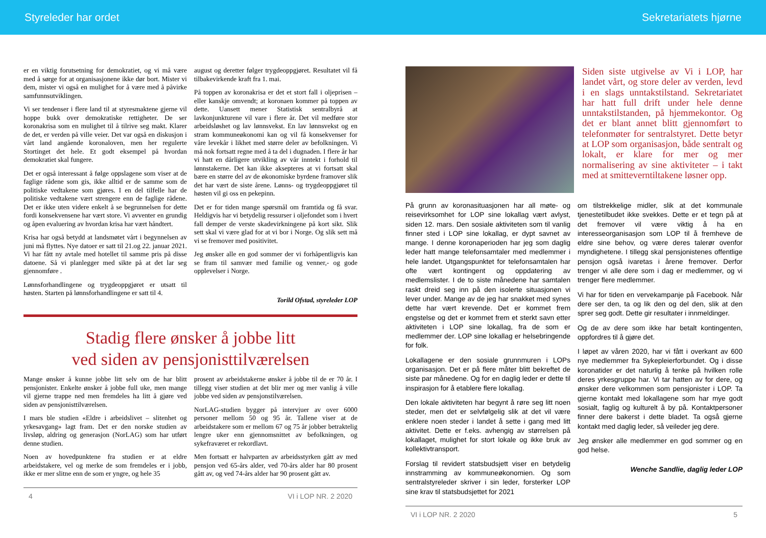Styreleder har ordet Sekretariatets hjørne
er en viktig forutsetning for demokratiet, og vi må være med å sørge for at organisasjonene ikke dør bort. Mister vi dem, mister vi også en mulighet for å være med å påvirke samfunnsutviklingen.
Vi ser tendenser i flere land til at styresmaktene gjerne vil hoppe bukk over demokratiske rettigheter. De ser koronakrisa som en mulighet til å tilrive seg makt. Klarer de det, er verden på ville veier. Det var også en diskusjon i vårt land angående koronaloven, men her regulerte Stortinget det hele. Et godt eksempel på hvordan demokratiet skal fungere.
Det er også interessant å følge oppslagene som viser at de faglige rådene som gis, ikke alltid er de samme som de politiske vedtakene som gjøres. I en del tilfelle har de politiske vedtakene vært strengere enn de faglige rådene. Det er ikke uten videre enkelt å se begrunnelsen for dette fordi konsekvensene har vært store. Vi avventer en grundig og åpen evaluering av hvordan krisa har vært håndtert.
Krisa har også betydd at landsmøtet vårt i begynnelsen av juni må flyttes. Nye datoer er satt til 21.og 22. januar 2021. Vi har fått ny avtale med hotellet til samme pris på disse datoene. Så vi planlegger med sikte på at det lar seg gjennomføre .
Lønnsforhandlingene og trygdeoppgjøret er utsatt til høsten. Starten på lønnsforhandlingene er satt til 4.
august og deretter følger trygdeoppgjøret. Resultatet vil få tilbakevirkende kraft fra 1. mai.
På toppen av koronakrisa er det et stort fall i oljeprisen – eller kanskje omvendt; at koronaen kommer på toppen av dette. Uansett mener Statistisk sentralbyrå at lavkonjunkturene vil vare i flere år. Det vil medføre stor arbeidsløshet og lav lønnsvekst. En lav lønnsvekst og en stram kommuneøkonomi kan og vil få konsekvenser for våre levekår i likhet med større deler av befolkningen. Vi må nok fortsatt regne med å ta del i dugnaden. I flere år har vi hatt en dårligere utvikling av vår inntekt i forhold til lønnstakerne. Det kan ikke aksepteres at vi fortsatt skal bære en større del av de økonomiske byrdene framover slik det har vært de siste årene. Lønns- og trygdeoppgjøret til høsten vil gi oss en pekepinn.
Det er for tiden mange spørsmål om framtida og få svar. Heldigvis har vi betydelig ressurser i oljefondet som i hvert fall demper de verste skadevirkningene på kort sikt. Slik sett skal vi være glad for at vi bor i Norge. Og slik sett må vi se fremover med positivitet.
Jeg ønsker alle en god sommer der vi forhåpentligvis kan se fram til samvær med familie og venner,- og gode opplevelser i Norge.
Torild Ofstad, styreleder LOP
Stadig flere ønsker å jobbe litt
ved siden av pensjonisttilværelsen
Mange ønsker å kunne jobbe litt selv om de har blitt pensjonister. Enkelte ønsker å jobbe full uke, men mange vil gjerne trappe ned men fremdeles ha litt å gjøre ved siden av pensjonisttilværelsen.
I mars ble studien «Eldre i arbeidslivet – slitenhet og yrkesavgang» lagt fram. Det er den norske studien av livsløp, aldring og generasjon (NorLAG) som har utført denne studien.
Noen av hovedpunktene fra studien er at eldre arbeidstakere, vel og merke de som fremdeles er i jobb, ikke er mer slitne enn de som er yngre, og hele 35
prosent av arbeidstakerne ønsker å jobbe til de er 70 år. I tillegg viser studien at det blir mer og mer vanlig å ville jobbe ved siden av pensjonstilværelsen.
NorLAG-studien bygger på intervjuer av over 6000 personer mellom 50 og 95 år. Tallene viser at de arbeidstakere som er mellom 67 og 75 år jobber betraktelig lengre uker enn gjennomsnittet av befolkningen, og sykefraværet er rekordlavt.
Men fortsatt er halvparten av arbeidsstyrken gått av med pensjon ved 65-års alder, ved 70-års alder har 80 prosent gått av, og ved 74-års alder har 90 prosent gått av.
4 VI i LOP NR. 2 2020
Siden siste utgivelse av Vi i LOP, har landet vårt, og store deler av verden, levd i en slags unntakstilstand. Sekretariatet har hatt full drift under hele denne unntakstilstanden, på hjemmekontor. Og det er blant annet blitt gjennomført to telefonmøter for sentralstyret. Dette betyr at LOP som organisasjon, både sentralt og lokalt, er klare for mer og mer normalisering av sine aktiviteter – i takt med at smitteverntiltakene løsner opp.
På grunn av koronasituasjonen har all møte- og reisevirksomhet for LOP sine lokallag vært avlyst, siden 12. mars. Den sosiale aktiviteten som til vanlig finner sted i LOP sine lokallag, er dypt savnet av mange. I denne koronaperioden har jeg som daglig leder hatt mange telefonsamtaler med medlemmer i hele landet. Utgangspunktet for telefonsamtalen har ofte vært kontingent og oppdatering av medlemslister. I de to siste månedene har samtalen raskt dreid seg inn på den isolerte situasjonen vi lever under. Mange av de jeg har snakket med synes dette har vært krevende. Det er kommet frem engstelse og det er kommet frem et sterkt savn etter aktiviteten i LOP sine lokallag, fra de som er medlemmer der. LOP sine lokallag er helsebringende for folk.
Lokallagene er den sosiale grunnmuren i LOPs organisasjon. Det er på flere måter blitt bekreftet de siste par månedene. Og for en daglig leder er dette til inspirasjon for å etablere flere lokallag.
Den lokale aktiviteten har begynt å røre seg litt noen steder, men det er selvfølgelig slik at det vil være enklere noen steder i landet å sette i gang med litt aktivitet. Dette er f.eks. avhengig av størrelsen på lokallaget, mulighet for stort lokale og ikke bruk av kollektivtransport.
Forslag til revidert statsbudsjett viser en betydelig innstramming av kommuneøkonomien. Og som sentralstyreleder skriver i sin leder, forsterker LOP sine krav til statsbudsjettet for 2021
om tilstrekkelige midler, slik at det kommunale tjenestetilbudet ikke svekkes. Dette er et tegn på at det fremover vil være viktig å ha en interesseorganisasjon som LOP til å fremheve de eldre sine behov, og være deres talerør ovenfor myndighetene. I tillegg skal pensjonistenes offentlige pensjon også ivaretas i årene fremover. Derfor trenger vi alle dere som i dag er medlemmer, og vi trenger flere medlemmer.
Vi har for tiden en vervekampanje på Facebook. Når dere ser den, ta og lik den og del den, slik at den sprer seg godt. Dette gir resultater i innmeldinger.
Og de av dere som ikke har betalt kontingenten, oppfordres til å gjøre det.
I løpet av våren 2020, har vi fått i overkant av 600 nye medlemmer fra Sykepleierforbundet. Og i disse koronatider er det naturlig å tenke på hvilken rolle deres yrkesgruppe har. Vi tar hatten av for dere, og ønsker dere velkommen som pensjonister i LOP. Ta gjerne kontakt med lokallagene som har mye godt sosialt, faglig og kulturelt å by på. Kontaktpersoner finner dere bakerst i dette bladet. Ta også gjerne kontakt med daglig leder, så veileder jeg dere.
Jeg ønsker alle medlemmer en god sommer og en god helse.
Wenche Sandlie, daglig leder LOP
VI i LOP NR. 2 2020 5